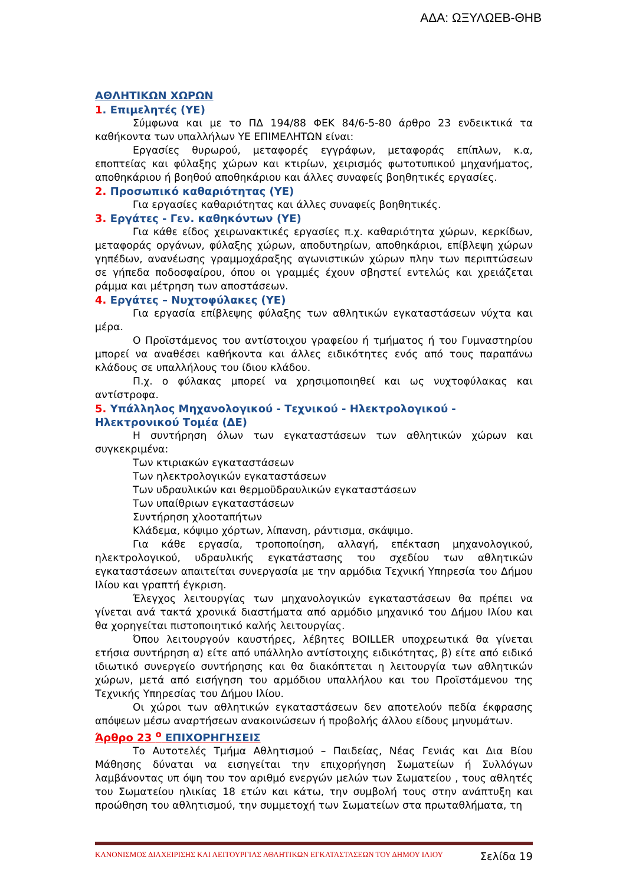ΑΔΑ: ΩΞΥΛΩΕΒ-ΘΗΒ
ΑΘΛΗΤΙΚΩΝ ΧΩΡΩΝ
1. Επιμελητές (ΥΕ)
Σύμφωνα και με το ΠΔ 194/88 ΦΕΚ 84/6-5-80 άρθρο 23 ενδεικτικά τα καθήκοντα των υπαλλήλων ΥΕ ΕΠΙΜΕΛΗΤΩΝ είναι:
Εργασίες θυρωρού, μεταφορές εγγράφων, μεταφοράς επίπλων, κ.α, εποπτείας και φύλαξης χώρων και κτιρίων, χειρισμός φωτοτυπικού μηχανήματος, αποθηκάριου ή βοηθού αποθηκάριου και άλλες συναφείς βοηθητικές εργασίες.
2. Προσωπικό καθαριότητας (ΥΕ)
Για εργασίες καθαριότητας και άλλες συναφείς βοηθητικές.
3. Εργάτες - Γεν. καθηκόντων (ΥΕ)
Για κάθε είδος χειρωνακτικές εργασίες π.χ. καθαριότητα χώρων, κερκίδων, μεταφοράς οργάνων, φύλαξης χώρων, αποδυτηρίων, αποθηκάριοι, επίβλεψη χώρων γηπέδων, ανανέωσης γραμμοχάραξης αγωνιστικών χώρων πλην των περιπτώσεων σε γήπεδα ποδοσφαίρου, όπου οι γραμμές έχουν σβηστεί εντελώς και χρειάζεται ράμμα και μέτρηση των αποστάσεων.
4. Εργάτες – Νυχτοφύλακες (ΥΕ)
Για εργασία επίβλεψης φύλαξης των αθλητικών εγκαταστάσεων νύχτα και μέρα.
Ο Προϊστάμενος του αντίστοιχου γραφείου ή τμήματος ή του Γυμναστηρίου μπορεί να αναθέσει καθήκοντα και άλλες ειδικότητες ενός από τους παραπάνω κλάδους σε υπαλλήλους του ίδιου κλάδου.
Π.χ. ο φύλακας μπορεί να χρησιμοποιηθεί και ως νυχτοφύλακας και αντίστροφα.
5. Υπάλληλος Μηχανολογικού - Τεχνικού - Ηλεκτρολογικού - Ηλεκτρονικού Τομέα (ΔΕ)
Η συντήρηση όλων των εγκαταστάσεων των αθλητικών χώρων και συγκεκριμένα:
Των κτιριακών εγκαταστάσεων
Των ηλεκτρολογικών εγκαταστάσεων
Των υδραυλικών και θερμοϋδραυλικών εγκαταστάσεων
Των υπαίθριων εγκαταστάσεων
Συντήρηση χλοοταπήτων
Κλάδεμα, κόψιμο χόρτων, λίπανση, ράντισμα, σκάψιμο.
Για κάθε εργασία, τροποποίηση, αλλαγή, επέκταση μηχανολογικού, ηλεκτρολογικού, υδραυλικής εγκατάστασης του σχεδίου των αθλητικών εγκαταστάσεων απαιτείται συνεργασία με την αρμόδια Τεχνική Υπηρεσία του Δήμου Ιλίου και γραπτή έγκριση.
Έλεγχος λειτουργίας των μηχανολογικών εγκαταστάσεων θα πρέπει να γίνεται ανά τακτά χρονικά διαστήματα από αρμόδιο μηχανικό του Δήμου Ιλίου και θα χορηγείται πιστοποιητικό καλής λειτουργίας.
Όπου λειτουργούν καυστήρες, λέβητες BOILLER υποχρεωτικά θα γίνεται ετήσια συντήρηση α) είτε από υπάλληλο αντίστοιχης ειδικότητας, β) είτε από ειδικό ιδιωτικό συνεργείο συντήρησης και θα διακόπτεται η λειτουργία των αθλητικών χώρων, μετά από εισήγηση του αρμόδιου υπαλλήλου και του Προϊστάμενου της Τεχνικής Υπηρεσίας του Δήμου Ιλίου.
Οι χώροι των αθλητικών εγκαταστάσεων δεν αποτελούν πεδία έκφρασης απόψεων μέσω αναρτήσεων ανακοινώσεων ή προβολής άλλου είδους μηνυμάτων.
Άρθρο 23 <sup>ο</sup> ΕΠΙΧΟΡΗΓΗΣΕΙΣ
Το Αυτοτελές Τμήμα Αθλητισμού – Παιδείας, Νέας Γενιάς και Δια Βίου Μάθησης δύναται να εισηγείται την επιχορήγηση Σωματείων ή Συλλόγων λαμβάνοντας υπ όψη του τον αριθμό ενεργών μελών των Σωματείου , τους αθλητές του Σωματείου ηλικίας 18 ετών και κάτω, την συμβολή τους στην ανάπτυξη και προώθηση του αθλητισμού, την συμμετοχή των Σωματείων στα πρωταθλήματα, τη
ΚΑΝΟΝΙΣΜΟΣ ΔΙΑΧΕΙΡΙΣΗΣ ΚΑΙ ΛΕΙΤΟΥΡΓΙΑΣ ΑΘΛΗΤΙΚΩΝ ΕΓΚΑΤΑΣΤΑΣΕΩΝ ΤΟΥ ΔΗΜΟΥ ΙΛΙΟΥ Σελίδα 19